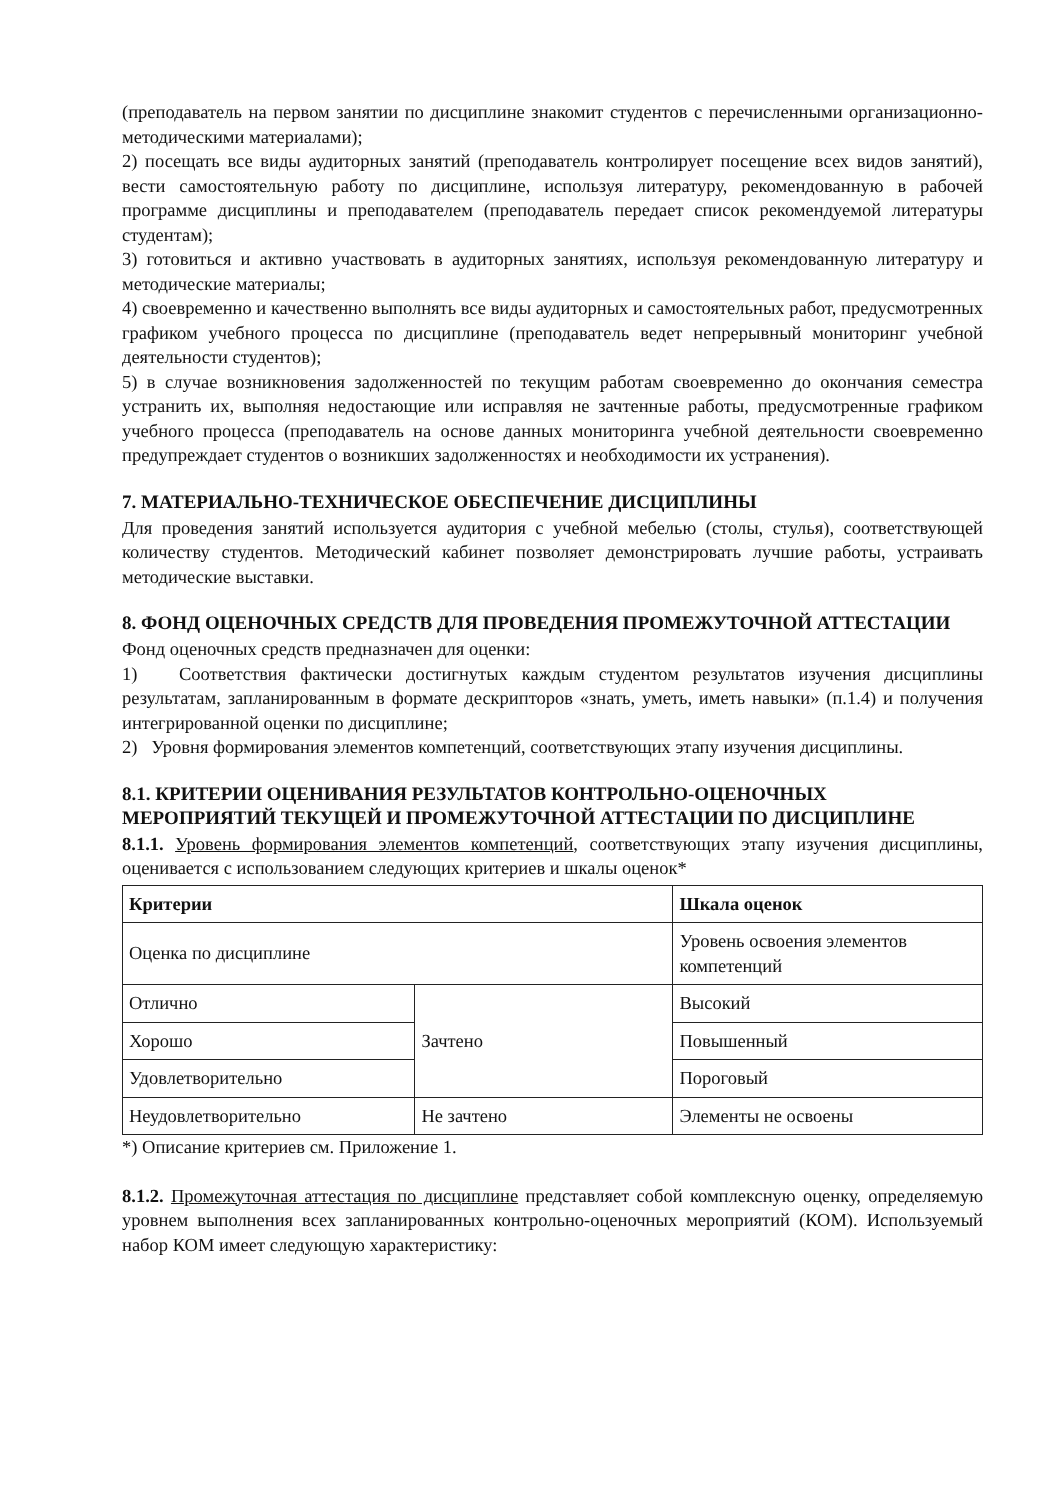(преподаватель на первом занятии по дисциплине знакомит студентов с перечисленными организационно-методическими материалами);
2) посещать все виды аудиторных занятий (преподаватель контролирует посещение всех видов занятий), вести самостоятельную работу по дисциплине, используя литературу, рекомендованную в рабочей программе дисциплины и преподавателем (преподаватель передает список рекомендуемой литературы студентам);
3) готовиться и активно участвовать в аудиторных занятиях, используя рекомендованную литературу и методические материалы;
4) своевременно и качественно выполнять все виды аудиторных и самостоятельных работ, предусмотренных графиком учебного процесса по дисциплине (преподаватель ведет непрерывный мониторинг учебной деятельности студентов);
5) в случае возникновения задолженностей по текущим работам своевременно до окончания семестра устранить их, выполняя недостающие или исправляя не зачтенные работы, предусмотренные графиком учебного процесса (преподаватель на основе данных мониторинга учебной деятельности своевременно предупреждает студентов о возникших задолженностях и необходимости их устранения).
7. МАТЕРИАЛЬНО-ТЕХНИЧЕСКОЕ ОБЕСПЕЧЕНИЕ ДИСЦИПЛИНЫ
Для проведения занятий используется аудитория с учебной мебелью (столы, стулья), соответствующей количеству студентов. Методический кабинет позволяет демонстрировать лучшие работы, устраивать методические выставки.
8. ФОНД ОЦЕНОЧНЫХ СРЕДСТВ ДЛЯ ПРОВЕДЕНИЯ ПРОМЕЖУТОЧНОЙ АТТЕСТАЦИИ
Фонд оценочных средств предназначен для оценки:
1) Соответствия фактически достигнутых каждым студентом результатов изучения дисциплины результатам, запланированным в формате дескрипторов «знать, уметь, иметь навыки» (п.1.4) и получения интегрированной оценки по дисциплине;
2) Уровня формирования элементов компетенций, соответствующих этапу изучения дисциплины.
8.1. КРИТЕРИИ ОЦЕНИВАНИЯ РЕЗУЛЬТАТОВ КОНТРОЛЬНО-ОЦЕНОЧНЫХ МЕРОПРИЯТИЙ ТЕКУЩЕЙ И ПРОМЕЖУТОЧНОЙ АТТЕСТАЦИИ ПО ДИСЦИПЛИНЕ
8.1.1. Уровень формирования элементов компетенций, соответствующих этапу изучения дисциплины, оценивается с использованием следующих критериев и шкалы оценок*
| Критерии | | Шкала оценок |
| --- | --- | --- |
| Оценка по дисциплине | | Уровень освоения элементов компетенций |
| Отлично | Зачтено | Высокий |
| Хорошо | | Повышенный |
| Удовлетворительно | | Пороговый |
| Неудовлетворительно | Не зачтено | Элементы не освоены |
*) Описание критериев см. Приложение 1.
8.1.2. Промежуточная аттестация по дисциплине представляет собой комплексную оценку, определяемую уровнем выполнения всех запланированных контрольно-оценочных мероприятий (КОМ). Используемый набор КОМ имеет следующую характеристику: